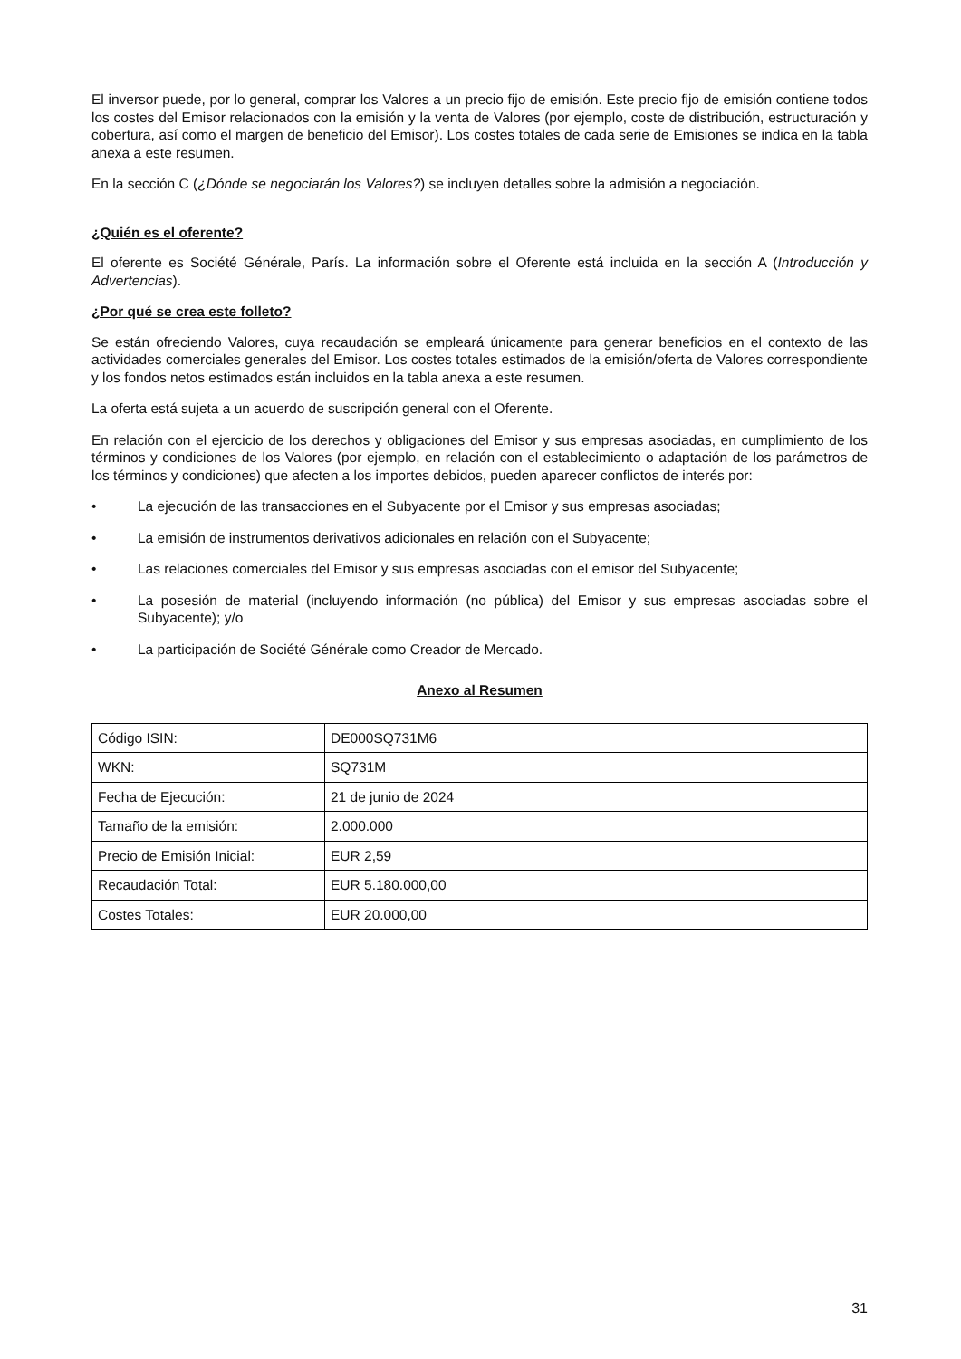El inversor puede, por lo general, comprar los Valores a un precio fijo de emisión. Este precio fijo de emisión contiene todos los costes del Emisor relacionados con la emisión y la venta de Valores (por ejemplo, coste de distribución, estructuración y cobertura, así como el margen de beneficio del Emisor). Los costes totales de cada serie de Emisiones se indica en la tabla anexa a este resumen.
En la sección C (¿Dónde se negociarán los Valores?) se incluyen detalles sobre la admisión a negociación.
¿Quién es el oferente?
El oferente es Société Générale, París. La información sobre el Oferente está incluida en la sección A (Introducción y Advertencias).
¿Por qué se crea este folleto?
Se están ofreciendo Valores, cuya recaudación se empleará únicamente para generar beneficios en el contexto de las actividades comerciales generales del Emisor. Los costes totales estimados de la emisión/oferta de Valores correspondiente y los fondos netos estimados están incluidos en la tabla anexa a este resumen.
La oferta está sujeta a un acuerdo de suscripción general con el Oferente.
En relación con el ejercicio de los derechos y obligaciones del Emisor y sus empresas asociadas, en cumplimiento de los términos y condiciones de los Valores (por ejemplo, en relación con el establecimiento o adaptación de los parámetros de los términos y condiciones) que afecten a los importes debidos, pueden aparecer conflictos de interés por:
• La ejecución de las transacciones en el Subyacente por el Emisor y sus empresas asociadas;
• La emisión de instrumentos derivativos adicionales en relación con el Subyacente;
• Las relaciones comerciales del Emisor y sus empresas asociadas con el emisor del Subyacente;
• La posesión de material (incluyendo información (no pública) del Emisor y sus empresas asociadas sobre el Subyacente); y/o
• La participación de Société Générale como Creador de Mercado.
Anexo al Resumen
| Código ISIN: | DE000SQ731M6 |
| WKN: | SQ731M |
| Fecha de Ejecución: | 21 de junio de 2024 |
| Tamaño de la emisión: | 2.000.000 |
| Precio de Emisión Inicial: | EUR 2,59 |
| Recaudación Total: | EUR 5.180.000,00 |
| Costes Totales: | EUR 20.000,00 |
31